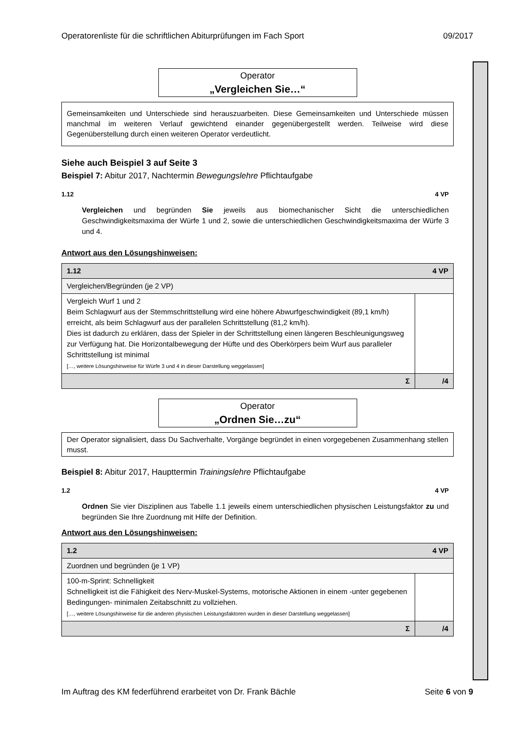Operatorenliste für die schriftlichen Abiturprüfungen im Fach Sport 09/2017
Operator
„Vergleichen Sie…“
Gemeinsamkeiten und Unterschiede sind herauszuarbeiten. Diese Gemeinsamkeiten und Unterschiede müssen manchmal im weiteren Verlauf gewichtend einander gegenübergestellt werden. Teilweise wird diese Gegenüberstellung durch einen weiteren Operator verdeutlicht.
Siehe auch Beispiel 3 auf Seite 3
Beispiel 7: Abitur 2017, Nachtermin Bewegungslehre Pflichtaufgabe
1.12 4 VP
Vergleichen und begründen Sie jeweils aus biomechanischer Sicht die unterschiedlichen Geschwindigkeitsmaxima der Würfe 1 und 2, sowie die unterschiedlichen Geschwindigkeitsmaxima der Würfe 3 und 4.
Antwort aus den Lösungshinweisen:
| 4 VP 1.12 | |
| Vergleichen/Begründen (je 2 VP) | |
| Vergleich Wurf 1 und 2 Beim Schlagwurf aus der Stemmschrittstellung wird eine höhere Abwurfgeschwindigkeit (89,1 km/h) erreicht, als beim Schlagwurf aus der parallelen Schrittstellung (81,2 km/h). Dies ist dadurch zu erklären, dass der Spieler in der Schrittstellung einen längeren Beschleunigungsweg zur Verfügung hat. Die Horizontalbewegung der Hüfte und des Oberkörpers beim Wurf aus paralleler Schrittstellung ist minimal […, weitere Lösungshinweise für Würfe 3 und 4 in dieser Darstellung weggelassen] | |
| Σ | /4 |
Operator
„Ordnen Sie…zu“
Der Operator signalisiert, dass Du Sachverhalte, Vorgänge begründet in einen vorgegebenen Zusammenhang stellen musst.
Beispiel 8: Abitur 2017, Haupttermin Trainingslehre Pflichtaufgabe
1.2 4 VP
Ordnen Sie vier Disziplinen aus Tabelle 1.1 jeweils einem unterschiedlichen physischen Leistungsfaktor zu und begründen Sie Ihre Zuordnung mit Hilfe der Definition.
Antwort aus den Lösungshinweisen:
| 4 VP 1.2 | |
| Zuordnen und begründen (je 1 VP) | |
| 100-m-Sprint: Schnelligkeit Schnelligkeit ist die Fähigkeit des Nerv-Muskel-Systems, motorische Aktionen in einem -unter gegebenen Bedingungen- minimalen Zeitabschnitt zu vollziehen. […, weitere Lösungshinweise für die anderen physischen Leistungsfaktoren wurden in dieser Darstellung weggelassen] | |
| Σ | /4 |
Im Auftrag des KM federführend erarbeitet von Dr. Frank Bächle Seite 6 von 9